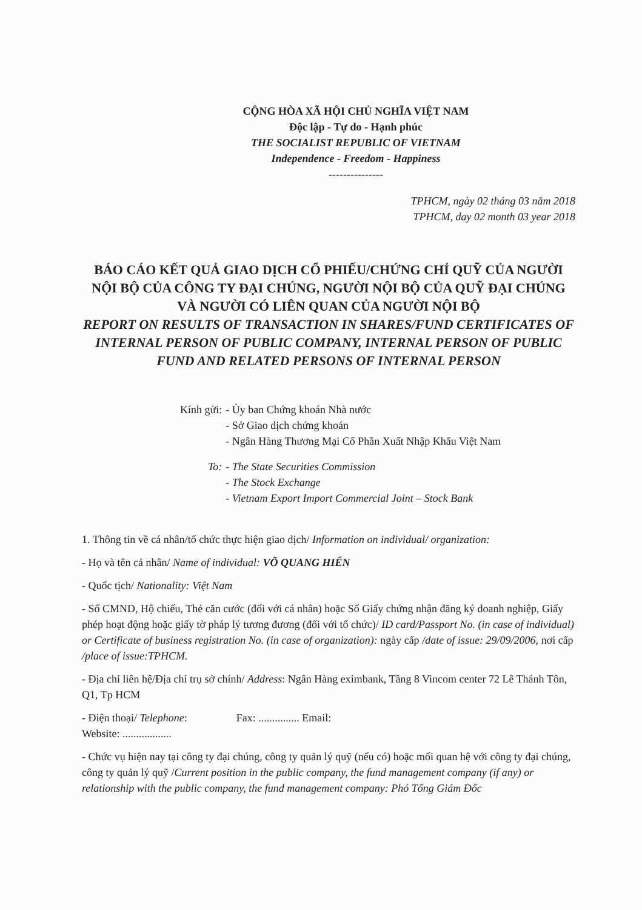CỘNG HÒA XÃ HỘI CHỦ NGHĨA VIỆT NAM
Độc lập - Tự do - Hạnh phúc
THE SOCIALIST REPUBLIC OF VIETNAM
Independence - Freedom - Happiness
---------------
TPHCM, ngày 02 tháng 03 năm 2018
TPHCM, day 02 month 03 year 2018
BÁO CÁO KẾT QUẢ GIAO DỊCH CỔ PHIẾU/CHỨNG CHỈ QUỸ CỦA NGƯỜI NỘI BỘ CỦA CÔNG TY ĐẠI CHÚNG, NGƯỜI NỘI BỘ CỦA QUỸ ĐẠI CHÚNG VÀ NGƯỜI CÓ LIÊN QUAN CỦA NGƯỜI NỘI BỘ
REPORT ON RESULTS OF TRANSACTION IN SHARES/FUND CERTIFICATES OF INTERNAL PERSON OF PUBLIC COMPANY, INTERNAL PERSON OF PUBLIC FUND AND RELATED PERSONS OF INTERNAL PERSON
| Kính gửi: | - Ủy ban Chứng khoán Nhà nước - Sở Giao dịch chứng khoán - Ngân Hàng Thương Mại Cổ Phần Xuất Nhập Khẩu Việt Nam |
| To: | - The State Securities Commission - The Stock Exchange - Vietnam Export Import Commercial Joint – Stock Bank |
1. Thông tin về cá nhân/tổ chức thực hiện giao dịch/ Information on individual/ organization:
- Họ và tên cá nhân/ Name of individual: VÕ QUANG HIỂN
- Quốc tịch/ Nationality: Việt Nam
- Số CMND, Hộ chiếu, Thẻ căn cước (đối với cá nhân) hoặc Số Giấy chứng nhận đăng ký doanh nghiệp, Giấy phép hoạt động hoặc giấy tờ pháp lý tương đương (đối với tổ chức)/ ID card/Passport No. (in case of individual) or Certificate of business registration No. (in case of organization): ngày cấp /date of issue: 29/09/2006, nơi cấp /place of issue:TPHCM.
- Địa chỉ liên hệ/Địa chỉ trụ sở chính/ Address: Ngân Hàng eximbank, Tầng 8 Vincom center 72 Lê Thánh Tôn, Q1, Tp HCM
- Điện thoại/ Telephone: Fax: ............... Email:
Website: ..................
- Chức vụ hiện nay tại công ty đại chúng, công ty quản lý quỹ (nếu có) hoặc mối quan hệ với công ty đại chúng, công ty quản lý quỹ /Current position in the public company, the fund management company (if any) or relationship with the public company, the fund management company: Phó Tổng Giám Đốc